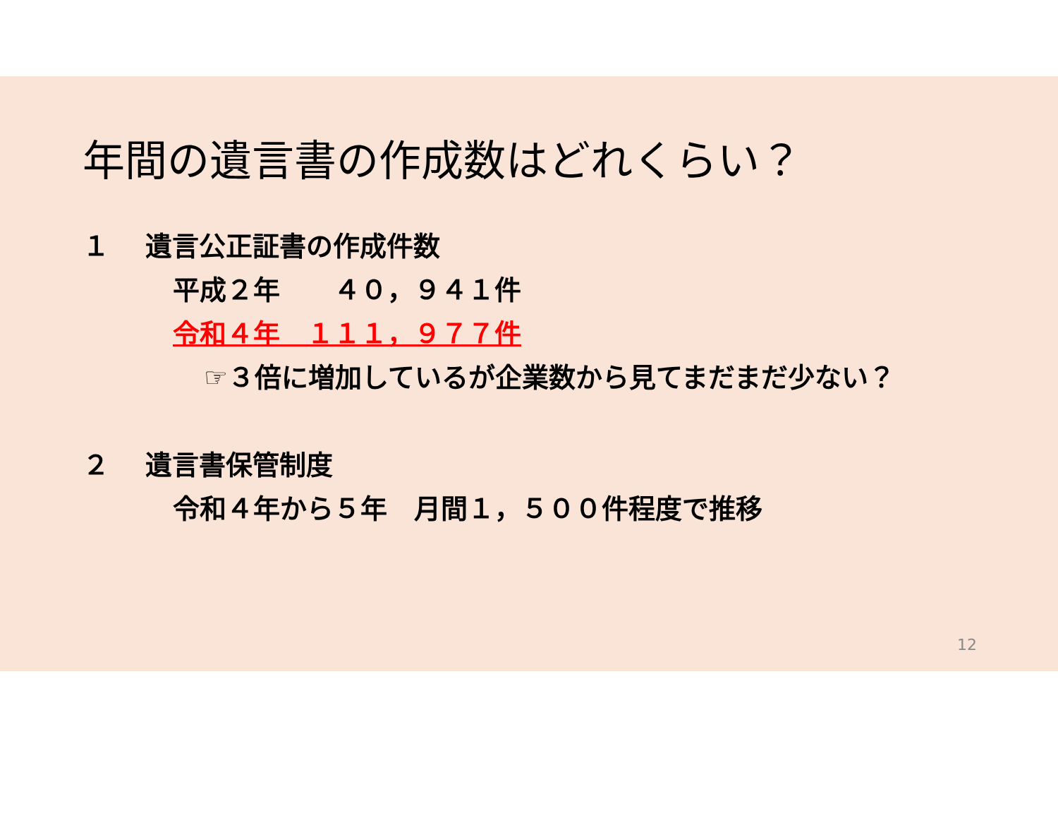年間の遺言書の作成数はどれくらい？
１　 遺言公正証書の作成件数
平成２年　　４０，９４１件
令和４年　１１１，９７７件
☞３倍に増加しているが企業数から見てまだまだ少ない？
２　 遺言書保管制度
令和４年から５年　月間１，５００件程度で推移
12